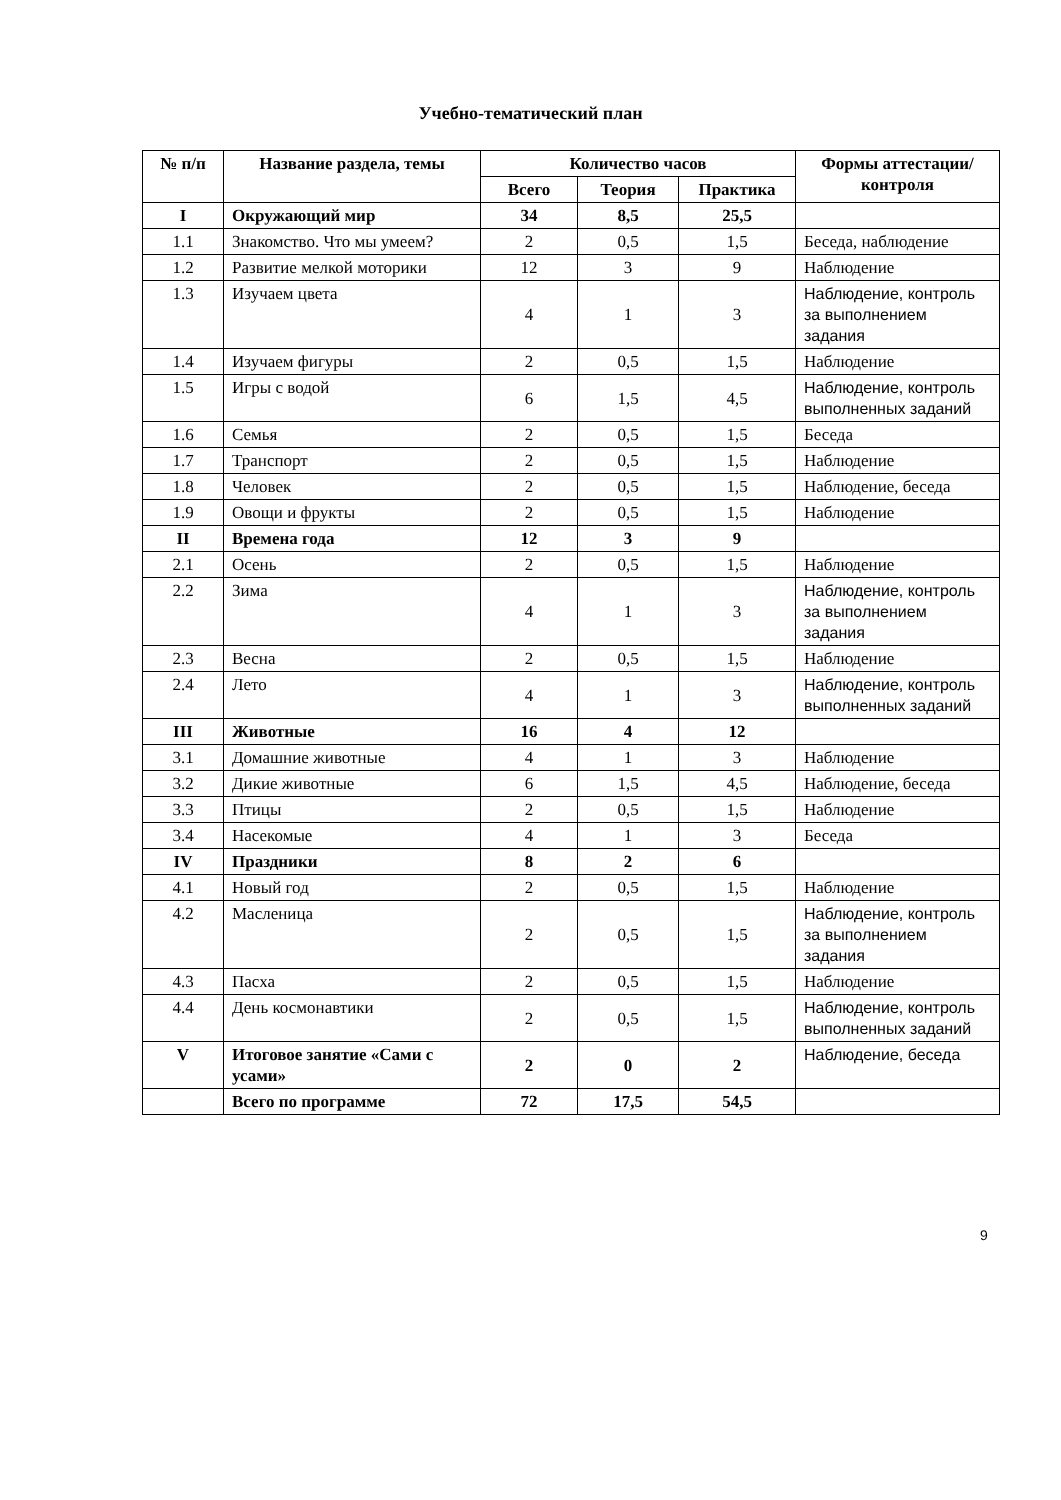Учебно-тематический план
| № п/п | Название раздела, темы | Количество часов | | | Формы аттестации/ контроля |
| --- | --- | --- | --- | --- | --- |
| | | Всего | Теория | Практика | |
| I | Окружающий мир | 34 | 8,5 | 25,5 | |
| 1.1 | Знакомство. Что мы умеем? | 2 | 0,5 | 1,5 | Беседа, наблюдение |
| 1.2 | Развитие мелкой моторики | 12 | 3 | 9 | Наблюдение |
| 1.3 | Изучаем цвета | 4 | 1 | 3 | Наблюдение, контроль за выполнением задания |
| 1.4 | Изучаем фигуры | 2 | 0,5 | 1,5 | Наблюдение |
| 1.5 | Игры с водой | 6 | 1,5 | 4,5 | Наблюдение, контроль выполненных заданий |
| 1.6 | Семья | 2 | 0,5 | 1,5 | Беседа |
| 1.7 | Транспорт | 2 | 0,5 | 1,5 | Наблюдение |
| 1.8 | Человек | 2 | 0,5 | 1,5 | Наблюдение, беседа |
| 1.9 | Овощи и фрукты | 2 | 0,5 | 1,5 | Наблюдение |
| II | Времена года | 12 | 3 | 9 | |
| 2.1 | Осень | 2 | 0,5 | 1,5 | Наблюдение |
| 2.2 | Зима | 4 | 1 | 3 | Наблюдение, контроль за выполнением задания |
| 2.3 | Весна | 2 | 0,5 | 1,5 | Наблюдение |
| 2.4 | Лето | 4 | 1 | 3 | Наблюдение, контроль выполненных заданий |
| III | Животные | 16 | 4 | 12 | |
| 3.1 | Домашние животные | 4 | 1 | 3 | Наблюдение |
| 3.2 | Дикие животные | 6 | 1,5 | 4,5 | Наблюдение, беседа |
| 3.3 | Птицы | 2 | 0,5 | 1,5 | Наблюдение |
| 3.4 | Насекомые | 4 | 1 | 3 | Беседа |
| IV | Праздники | 8 | 2 | 6 | |
| 4.1 | Новый год | 2 | 0,5 | 1,5 | Наблюдение |
| 4.2 | Масленица | 2 | 0,5 | 1,5 | Наблюдение, контроль за выполнением задания |
| 4.3 | Пасха | 2 | 0,5 | 1,5 | Наблюдение |
| 4.4 | День космонавтики | 2 | 0,5 | 1,5 | Наблюдение, контроль выполненных заданий |
| V | Итоговое занятие «Сами с усами» | 2 | 0 | 2 | Наблюдение, беседа |
| | Всего по программе | 72 | 17,5 | 54,5 | |
9